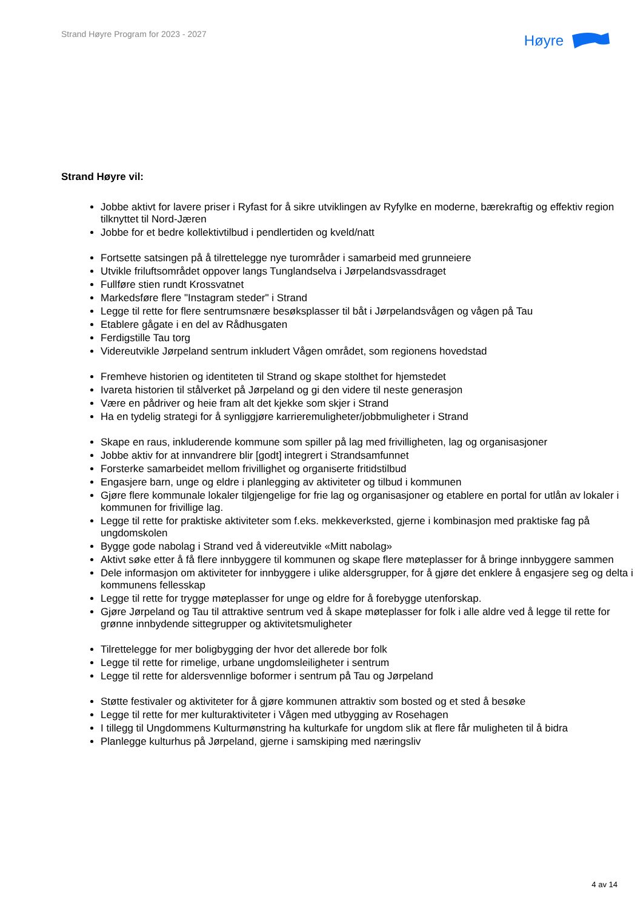Strand Høyre Program for 2023 - 2027
Høyre
Strand Høyre vil:
Jobbe aktivt for lavere priser i Ryfast for å sikre utviklingen av Ryfylke en moderne, bærekraftig og effektiv region tilknyttet til Nord-Jæren
Jobbe for et bedre kollektivtilbud i pendlertiden og kveld/natt
Fortsette satsingen på å tilrettelegge nye turområder i samarbeid med grunneiere
Utvikle friluftsområdet oppover langs Tunglandselva i Jørpelandsvassdraget
Fullføre stien rundt Krossvatnet
Markedsføre flere "Instagram steder" i Strand
Legge til rette for flere sentrumsnære besøksplasser til båt i Jørpelandsvågen og vågen på Tau
Etablere gågate i en del av Rådhusgaten
Ferdigstille Tau torg
Videreutvikle Jørpeland sentrum inkludert Vågen området, som regionens hovedstad
Fremheve historien og identiteten til Strand og skape stolthet for hjemstedet
Ivareta historien til stålverket på Jørpeland og gi den videre til neste generasjon
Være en pådriver og heie fram alt det kjekke som skjer i Strand
Ha en tydelig strategi for å synliggjøre karrieremuligheter/jobbmuligheter i Strand
Skape en raus, inkluderende kommune som spiller på lag med frivilligheten, lag og organisasjoner
Jobbe aktiv for at innvandrere blir [godt] integrert i Strandsamfunnet
Forsterke samarbeidet mellom frivillighet og organiserte fritidstilbud
Engasjere barn, unge og eldre i planlegging av aktiviteter og tilbud i kommunen
Gjøre flere kommunale lokaler tilgjengelige for frie lag og organisasjoner og etablere en portal for utlån av lokaler i kommunen for frivillige lag.
Legge til rette for praktiske aktiviteter som f.eks. mekkeverksted, gjerne i kombinasjon med praktiske fag på ungdomskolen
Bygge gode nabolag i Strand ved å videreutvikle «Mitt nabolag»
Aktivt søke etter å få flere innbyggere til kommunen og skape flere møteplasser for å bringe innbyggere sammen
Dele informasjon om aktiviteter for innbyggere i ulike aldersgrupper, for å gjøre det enklere å engasjere seg og delta i kommunens fellesskap
Legge til rette for trygge møteplasser for unge og eldre for å forebygge utenforskap.
Gjøre Jørpeland og Tau til attraktive sentrum ved å skape møteplasser for folk i alle aldre ved å legge til rette for grønne innbydende sittegrupper og aktivitetsmuligheter
Tilrettelegge for mer boligbygging der hvor det allerede bor folk
Legge til rette for rimelige, urbane ungdomsleiligheter i sentrum
Legge til rette for aldersvennlige boformer i sentrum på Tau og Jørpeland
Støtte festivaler og aktiviteter for å gjøre kommunen attraktiv som bosted og et sted å besøke
Legge til rette for mer kulturaktiviteter i Vågen med utbygging av Rosehagen
I tillegg til Ungdommens Kulturmønstring ha kulturkafe for ungdom slik at flere får muligheten til å bidra
Planlegge kulturhus på Jørpeland, gjerne i samskiping med næringsliv
4 av 14